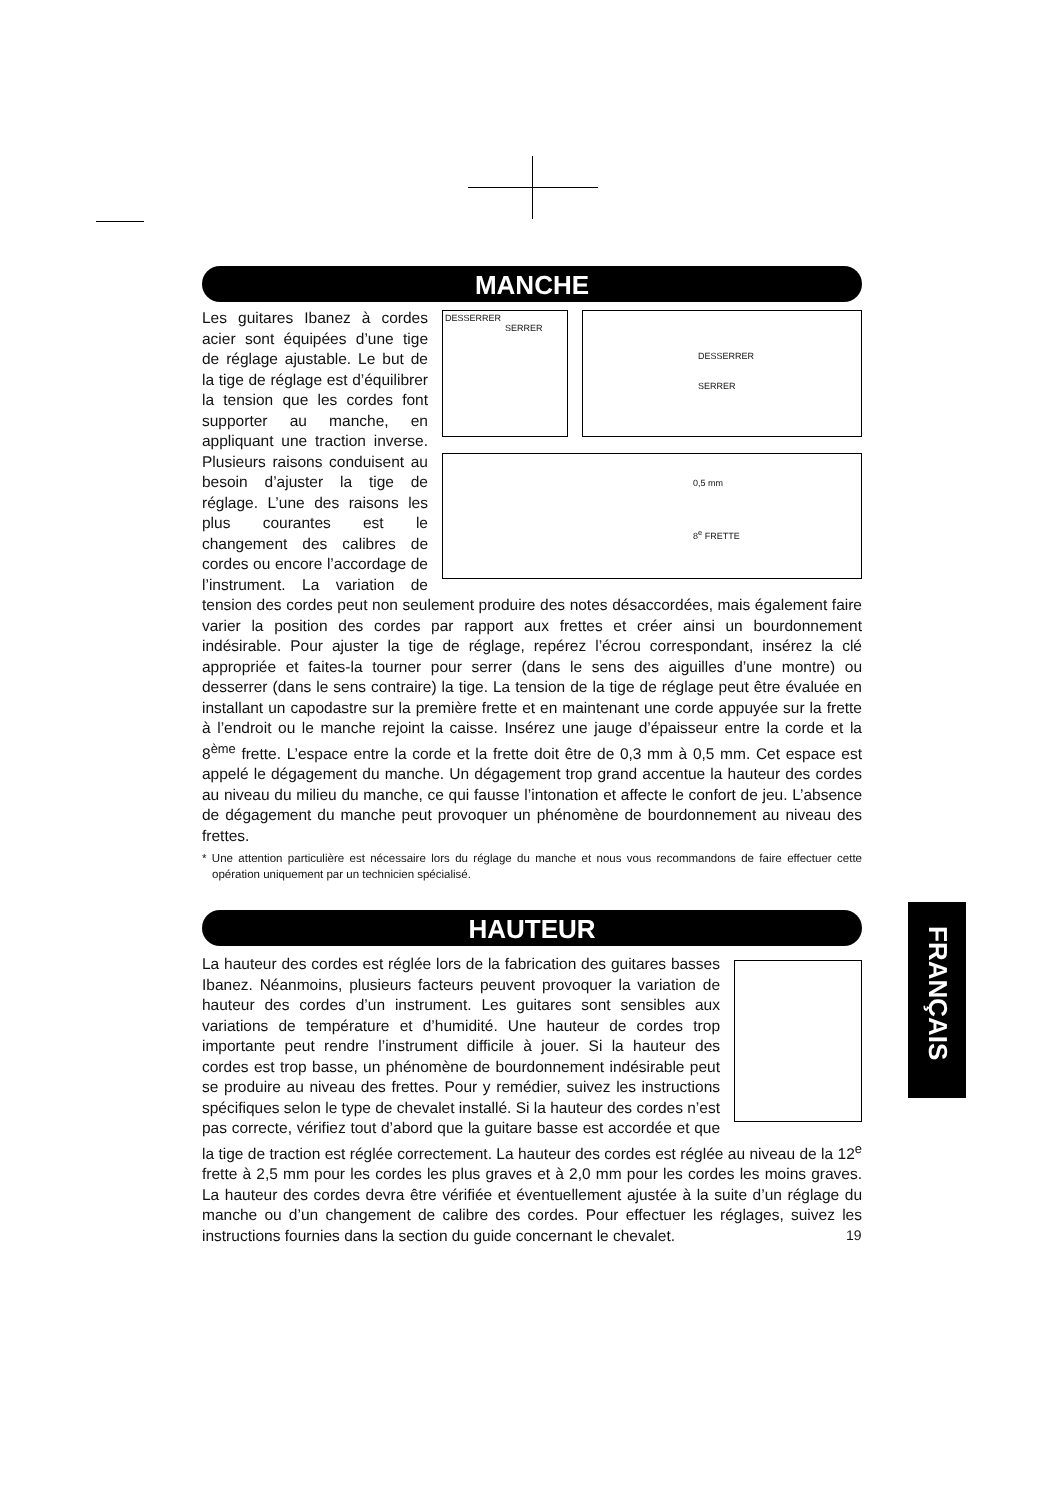MANCHE
DESSERRER
SERRER
DESSERRER
SERRER
0,5 mm
8<sup>e</sup> FRETTE
Les guitares Ibanez à cordes acier sont équipées d’une tige de réglage ajustable. Le but de la tige de réglage est d’équilibrer la tension que les cordes font supporter au manche, en appliquant une traction inverse. Plusieurs raisons conduisent au besoin d’ajuster la tige de réglage. L’une des raisons les plus courantes est le changement des calibres de cordes ou encore l’accordage de l’instrument. La variation de tension des cordes peut non seulement produire des notes désaccordées, mais également faire varier la position des cordes par rapport aux frettes et créer ainsi un bourdonnement indésirable. Pour ajuster la tige de réglage, repérez l’écrou correspondant, insérez la clé appropriée et faites-la tourner pour serrer (dans le sens des aiguilles d’une montre) ou desserrer (dans le sens contraire) la tige. La tension de la tige de réglage peut être évaluée en installant un capodastre sur la première frette et en maintenant une corde appuyée sur la frette à l’endroit ou le manche rejoint la caisse. Insérez une jauge d’épaisseur entre la corde et la 8<sup>ème</sup> frette. L’espace entre la corde et la frette doit être de 0,3 mm à 0,5 mm. Cet espace est appelé le dégagement du manche. Un dégagement trop grand accentue la hauteur des cordes au niveau du milieu du manche, ce qui fausse l’intonation et affecte le confort de jeu. L’absence de dégagement du manche peut provoquer un phénomène de bourdonnement au niveau des frettes.
* Une attention particulière est nécessaire lors du réglage du manche et nous vous recommandons de faire effectuer cette opération uniquement par un technicien spécialisé.
HAUTEUR
La hauteur des cordes est réglée lors de la fabrication des guitares basses Ibanez. Néanmoins, plusieurs facteurs peuvent provoquer la variation de hauteur des cordes d’un instrument. Les guitares sont sensibles aux variations de température et d’humidité. Une hauteur de cordes trop importante peut rendre l’instrument difficile à jouer. Si la hauteur des cordes est trop basse, un phénomène de bourdonnement indésirable peut se produire au niveau des frettes. Pour y remédier, suivez les instructions spécifiques selon le type de chevalet installé. Si la hauteur des cordes n’est pas correcte, vérifiez tout d’abord que la guitare basse est accordée et que la tige de traction est réglée correctement. La hauteur des cordes est réglée au niveau de la 12<sup>e</sup> frette à 2,5 mm pour les cordes les plus graves et à 2,0 mm pour les cordes les moins graves. La hauteur des cordes devra être vérifiée et éventuellement ajustée à la suite d’un réglage du manche ou d’un changement de calibre des cordes. Pour effectuer les réglages, suivez les instructions fournies dans la section du guide concernant le chevalet.
FRANÇAIS
19